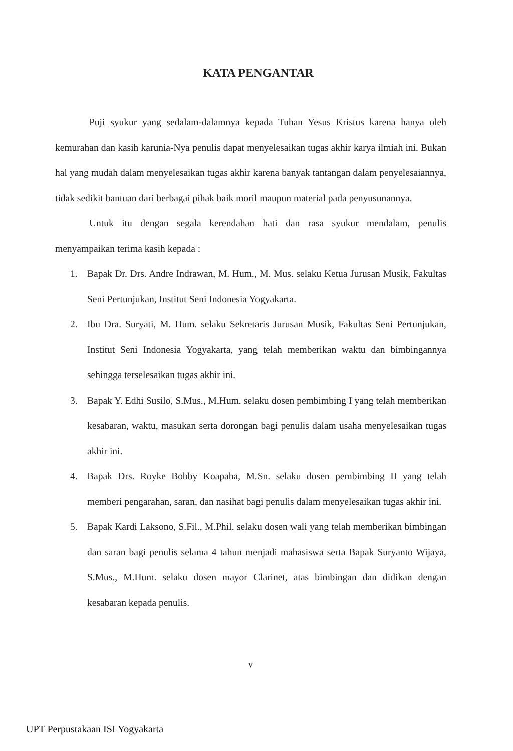KATA PENGANTAR
Puji syukur yang sedalam-dalamnya kepada Tuhan Yesus Kristus karena hanya oleh kemurahan dan kasih karunia-Nya penulis dapat menyelesaikan tugas akhir karya ilmiah ini. Bukan hal yang mudah dalam menyelesaikan tugas akhir karena banyak tantangan dalam penyelesaiannya, tidak sedikit bantuan dari berbagai pihak baik moril maupun material pada penyusunannya.
Untuk itu dengan segala kerendahan hati dan rasa syukur mendalam, penulis menyampaikan terima kasih kepada :
1. Bapak Dr. Drs. Andre Indrawan, M. Hum., M. Mus. selaku Ketua Jurusan Musik, Fakultas Seni Pertunjukan, Institut Seni Indonesia Yogyakarta.
2. Ibu Dra. Suryati, M. Hum. selaku Sekretaris Jurusan Musik, Fakultas Seni Pertunjukan, Institut Seni Indonesia Yogyakarta, yang telah memberikan waktu dan bimbingannya sehingga terselesaikan tugas akhir ini.
3. Bapak Y. Edhi Susilo, S.Mus., M.Hum. selaku dosen pembimbing I yang telah memberikan kesabaran, waktu, masukan serta dorongan bagi penulis dalam usaha menyelesaikan tugas akhir ini.
4. Bapak Drs. Royke Bobby Koapaha, M.Sn. selaku dosen pembimbing II yang telah memberi pengarahan, saran, dan nasihat bagi penulis dalam menyelesaikan tugas akhir ini.
5. Bapak Kardi Laksono, S.Fil., M.Phil. selaku dosen wali yang telah memberikan bimbingan dan saran bagi penulis selama 4 tahun menjadi mahasiswa serta Bapak Suryanto Wijaya, S.Mus., M.Hum. selaku dosen mayor Clarinet, atas bimbingan dan didikan dengan kesabaran kepada penulis.
v
UPT Perpustakaan ISI Yogyakarta